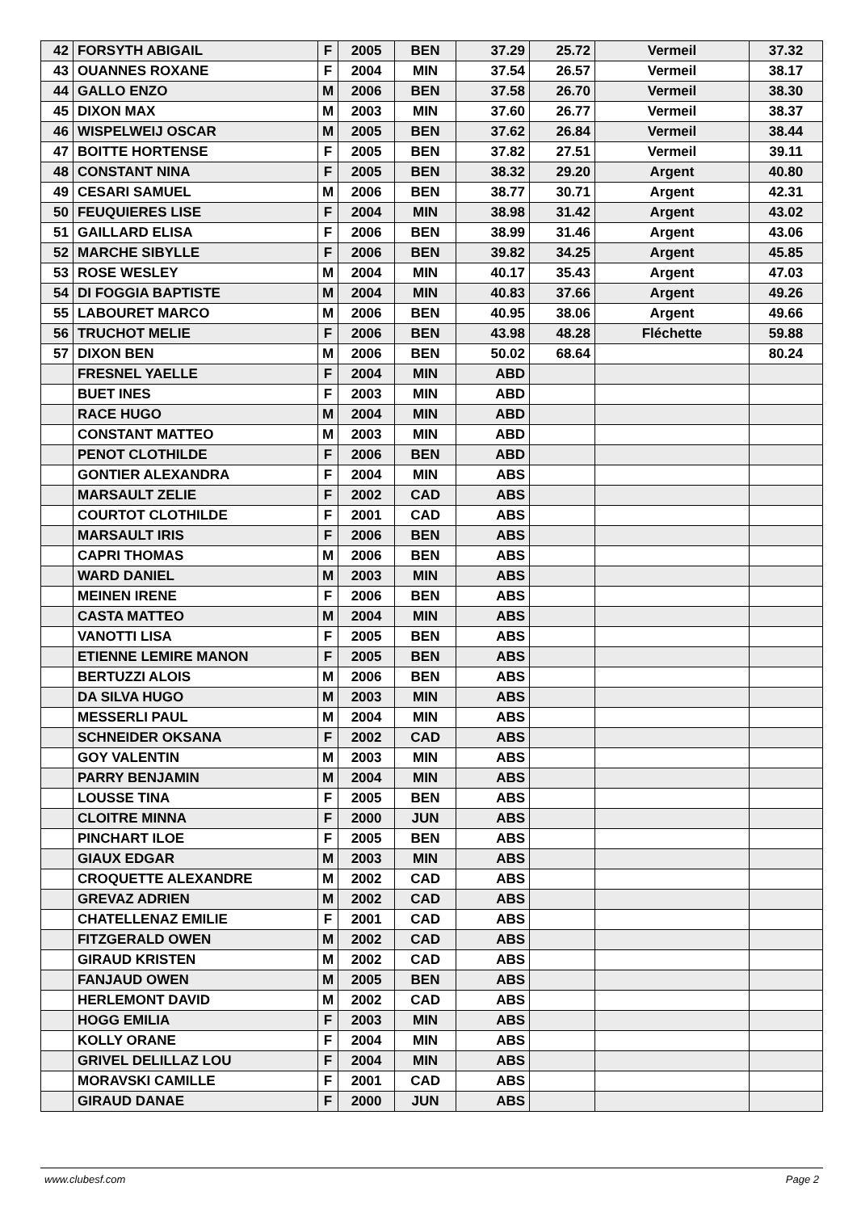| 42 | FORSYTH ABIGAIL | F | 2005 | BEN | 37.29 | 25.72 | Vermeil | 37.32 |
| 43 | OUANNES ROXANE | F | 2004 | MIN | 37.54 | 26.57 | Vermeil | 38.17 |
| 44 | GALLO ENZO | M | 2006 | BEN | 37.58 | 26.70 | Vermeil | 38.30 |
| 45 | DIXON MAX | M | 2003 | MIN | 37.60 | 26.77 | Vermeil | 38.37 |
| 46 | WISPELWEIJ OSCAR | M | 2005 | BEN | 37.62 | 26.84 | Vermeil | 38.44 |
| 47 | BOITTE HORTENSE | F | 2005 | BEN | 37.82 | 27.51 | Vermeil | 39.11 |
| 48 | CONSTANT NINA | F | 2005 | BEN | 38.32 | 29.20 | Argent | 40.80 |
| 49 | CESARI SAMUEL | M | 2006 | BEN | 38.77 | 30.71 | Argent | 42.31 |
| 50 | FEUQUIERES LISE | F | 2004 | MIN | 38.98 | 31.42 | Argent | 43.02 |
| 51 | GAILLARD ELISA | F | 2006 | BEN | 38.99 | 31.46 | Argent | 43.06 |
| 52 | MARCHE SIBYLLE | F | 2006 | BEN | 39.82 | 34.25 | Argent | 45.85 |
| 53 | ROSE WESLEY | M | 2004 | MIN | 40.17 | 35.43 | Argent | 47.03 |
| 54 | DI FOGGIA BAPTISTE | M | 2004 | MIN | 40.83 | 37.66 | Argent | 49.26 |
| 55 | LABOURET MARCO | M | 2006 | BEN | 40.95 | 38.06 | Argent | 49.66 |
| 56 | TRUCHOT MELIE | F | 2006 | BEN | 43.98 | 48.28 | Fléchette | 59.88 |
| 57 | DIXON BEN | M | 2006 | BEN | 50.02 | 68.64 | | 80.24 |
| | FRESNEL YAELLE | F | 2004 | MIN | ABD | | | |
| | BUET INES | F | 2003 | MIN | ABD | | | |
| | RACE HUGO | M | 2004 | MIN | ABD | | | |
| | CONSTANT MATTEO | M | 2003 | MIN | ABD | | | |
| | PENOT CLOTHILDE | F | 2006 | BEN | ABD | | | |
| | GONTIER ALEXANDRA | F | 2004 | MIN | ABS | | | |
| | MARSAULT ZELIE | F | 2002 | CAD | ABS | | | |
| | COURTOT CLOTHILDE | F | 2001 | CAD | ABS | | | |
| | MARSAULT IRIS | F | 2006 | BEN | ABS | | | |
| | CAPRI THOMAS | M | 2006 | BEN | ABS | | | |
| | WARD DANIEL | M | 2003 | MIN | ABS | | | |
| | MEINEN IRENE | F | 2006 | BEN | ABS | | | |
| | CASTA MATTEO | M | 2004 | MIN | ABS | | | |
| | VANOTTI LISA | F | 2005 | BEN | ABS | | | |
| | ETIENNE LEMIRE MANON | F | 2005 | BEN | ABS | | | |
| | BERTUZZI ALOIS | M | 2006 | BEN | ABS | | | |
| | DA SILVA HUGO | M | 2003 | MIN | ABS | | | |
| | MESSERLI PAUL | M | 2004 | MIN | ABS | | | |
| | SCHNEIDER OKSANA | F | 2002 | CAD | ABS | | | |
| | GOY VALENTIN | M | 2003 | MIN | ABS | | | |
| | PARRY BENJAMIN | M | 2004 | MIN | ABS | | | |
| | LOUSSE TINA | F | 2005 | BEN | ABS | | | |
| | CLOITRE MINNA | F | 2000 | JUN | ABS | | | |
| | PINCHART ILOE | F | 2005 | BEN | ABS | | | |
| | GIAUX EDGAR | M | 2003 | MIN | ABS | | | |
| | CROQUETTE ALEXANDRE | M | 2002 | CAD | ABS | | | |
| | GREVAZ ADRIEN | M | 2002 | CAD | ABS | | | |
| | CHATELLENAZ EMILIE | F | 2001 | CAD | ABS | | | |
| | FITZGERALD OWEN | M | 2002 | CAD | ABS | | | |
| | GIRAUD KRISTEN | M | 2002 | CAD | ABS | | | |
| | FANJAUD OWEN | M | 2005 | BEN | ABS | | | |
| | HERLEMONT DAVID | M | 2002 | CAD | ABS | | | |
| | HOGG EMILIA | F | 2003 | MIN | ABS | | | |
| | KOLLY ORANE | F | 2004 | MIN | ABS | | | |
| | GRIVEL DELILLAZ LOU | F | 2004 | MIN | ABS | | | |
| | MORAVSKI CAMILLE | F | 2001 | CAD | ABS | | | |
| | GIRAUD DANAE | F | 2000 | JUN | ABS | | | |
www.clubesf.com Page 2